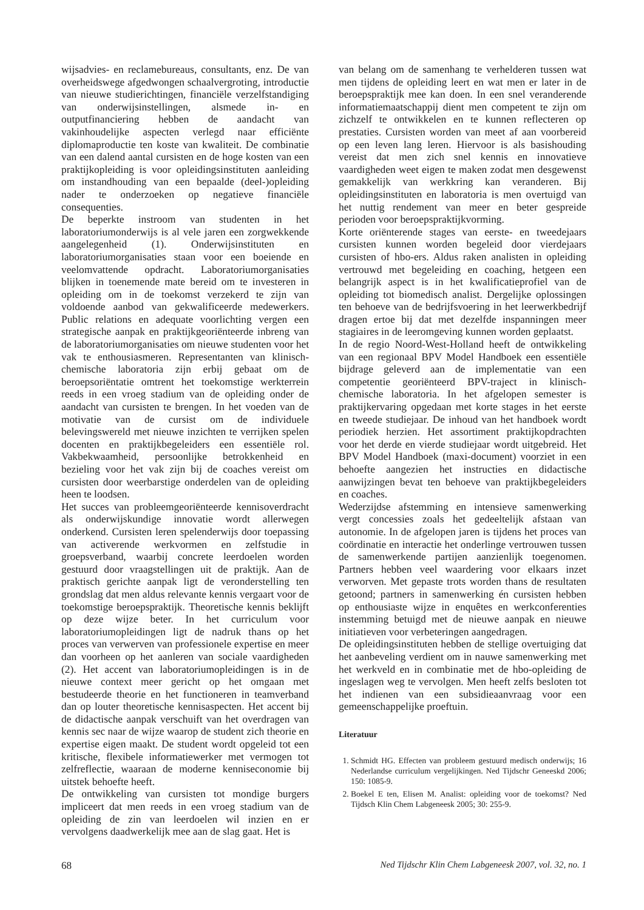wijsadvies- en reclamebureaus, consultants, enz. De van overheidswege afgedwongen schaalvergroting, introductie van nieuwe studierichtingen, financiële verzelfstandiging van onderwijsinstellingen, alsmede in- en outputfinanciering hebben de aandacht van vakinhoudelijke aspecten verlegd naar efficiënte diplomaproductie ten koste van kwaliteit. De combinatie van een dalend aantal cursisten en de hoge kosten van een praktijkopleiding is voor opleidingsinstituten aanleiding om instandhouding van een bepaalde (deel-)opleiding nader te onderzoeken op negatieve financiële consequenties.
De beperkte instroom van studenten in het laboratoriumonderwijs is al vele jaren een zorgwekkende aangelegenheid (1). Onderwijsinstituten en laboratoriumorganisaties staan voor een boeiende en veelomvattende opdracht. Laboratoriumorganisaties blijken in toenemende mate bereid om te investeren in opleiding om in de toekomst verzekerd te zijn van voldoende aanbod van gekwalificeerde medewerkers. Public relations en adequate voorlichting vergen een strategische aanpak en praktijkgeoriënteerde inbreng van de laboratoriumorganisaties om nieuwe studenten voor het vak te enthousiasmeren. Representanten van klinisch-chemische laboratoria zijn erbij gebaat om de beroepsoriëntatie omtrent het toekomstige werkterrein reeds in een vroeg stadium van de opleiding onder de aandacht van cursisten te brengen. In het voeden van de motivatie van de cursist om de individuele belevingswereld met nieuwe inzichten te verrijken spelen docenten en praktijkbegeleiders een essentiële rol. Vakbekwaamheid, persoonlijke betrokkenheid en bezieling voor het vak zijn bij de coaches vereist om cursisten door weerbarstige onderdelen van de opleiding heen te loodsen.
Het succes van probleemgeoriënteerde kennisoverdracht als onderwijskundige innovatie wordt allerwegen onderkend. Cursisten leren spelenderwijs door toepassing van activerende werkvormen en zelfstudie in groepsverband, waarbij concrete leerdoelen worden gestuurd door vraagstellingen uit de praktijk. Aan de praktisch gerichte aanpak ligt de veronderstelling ten grondslag dat men aldus relevante kennis vergaart voor de toekomstige beroepspraktijk. Theoretische kennis beklijft op deze wijze beter. In het curriculum voor laboratoriumopleidingen ligt de nadruk thans op het proces van verwerven van professionele expertise en meer dan voorheen op het aanleren van sociale vaardigheden (2). Het accent van laboratoriumopleidingen is in de nieuwe context meer gericht op het omgaan met bestudeerde theorie en het functioneren in teamverband dan op louter theoretische kennisaspecten. Het accent bij de didactische aanpak verschuift van het overdragen van kennis sec naar de wijze waarop de student zich theorie en expertise eigen maakt. De student wordt opgeleid tot een kritische, flexibele informatiewerker met vermogen tot zelfreflectie, waaraan de moderne kenniseconomie bij uitstek behoefte heeft.
De ontwikkeling van cursisten tot mondige burgers impliceert dat men reeds in een vroeg stadium van de opleiding de zin van leerdoelen wil inzien en er vervolgens daadwerkelijk mee aan de slag gaat. Het is
van belang om de samenhang te verhelderen tussen wat men tijdens de opleiding leert en wat men er later in de beroepspraktijk mee kan doen. In een snel veranderende informatiemaatschappij dient men competent te zijn om zichzelf te ontwikkelen en te kunnen reflecteren op prestaties. Cursisten worden van meet af aan voorbereid op een leven lang leren. Hiervoor is als basishouding vereist dat men zich snel kennis en innovatieve vaardigheden weet eigen te maken zodat men desgewenst gemakkelijk van werkkring kan veranderen. Bij opleidingsinstituten en laboratoria is men overtuigd van het nuttig rendement van meer en beter gespreide perioden voor beroepspraktijkvorming.
Korte oriënterende stages van eerste- en tweedejaars cursisten kunnen worden begeleid door vierdejaars cursisten of hbo-ers. Aldus raken analisten in opleiding vertrouwd met begeleiding en coaching, hetgeen een belangrijk aspect is in het kwalificatieprofiel van de opleiding tot biomedisch analist. Dergelijke oplossingen ten behoeve van de bedrijfsvoering in het leerwerkbedrijf dragen ertoe bij dat met dezelfde inspanningen meer stagiaires in de leeromgeving kunnen worden geplaatst.
In de regio Noord-West-Holland heeft de ontwikkeling van een regionaal BPV Model Handboek een essentiële bijdrage geleverd aan de implementatie van een competentie georiënteerd BPV-traject in klinisch-chemische laboratoria. In het afgelopen semester is praktijkervaring opgedaan met korte stages in het eerste en tweede studiejaar. De inhoud van het handboek wordt periodiek herzien. Het assortiment praktijkopdrachten voor het derde en vierde studiejaar wordt uitgebreid. Het BPV Model Handboek (maxi-document) voorziet in een behoefte aangezien het instructies en didactische aanwijzingen bevat ten behoeve van praktijkbegeleiders en coaches.
Wederzijdse afstemming en intensieve samenwerking vergt concessies zoals het gedeeltelijk afstaan van autonomie. In de afgelopen jaren is tijdens het proces van coördinatie en interactie het onderlinge vertrouwen tussen de samenwerkende partijen aanzienlijk toegenomen. Partners hebben veel waardering voor elkaars inzet verworven. Met gepaste trots worden thans de resultaten getoond; partners in samenwerking én cursisten hebben op enthousiaste wijze in enquêtes en werkconferenties instemming betuigd met de nieuwe aanpak en nieuwe initiatieven voor verbeteringen aangedragen.
De opleidingsinstituten hebben de stellige overtuiging dat het aanbeveling verdient om in nauwe samenwerking met het werkveld en in combinatie met de hbo-opleiding de ingeslagen weg te vervolgen. Men heeft zelfs besloten tot het indienen van een subsidieaanvraag voor een gemeenschappelijke proeftuin.
Literatuur
1. Schmidt HG. Effecten van probleem gestuurd medisch onderwijs; 16 Nederlandse curriculum vergelijkingen. Ned Tijdschr Geneeskd 2006; 150: 1085-9.
2. Boekel E ten, Elisen M. Analist: opleiding voor de toekomst? Ned Tijdsch Klin Chem Labgeneesk 2005; 30: 255-9.
68 Ned Tijdschr Klin Chem Labgeneesk 2007, vol. 32, no. 1